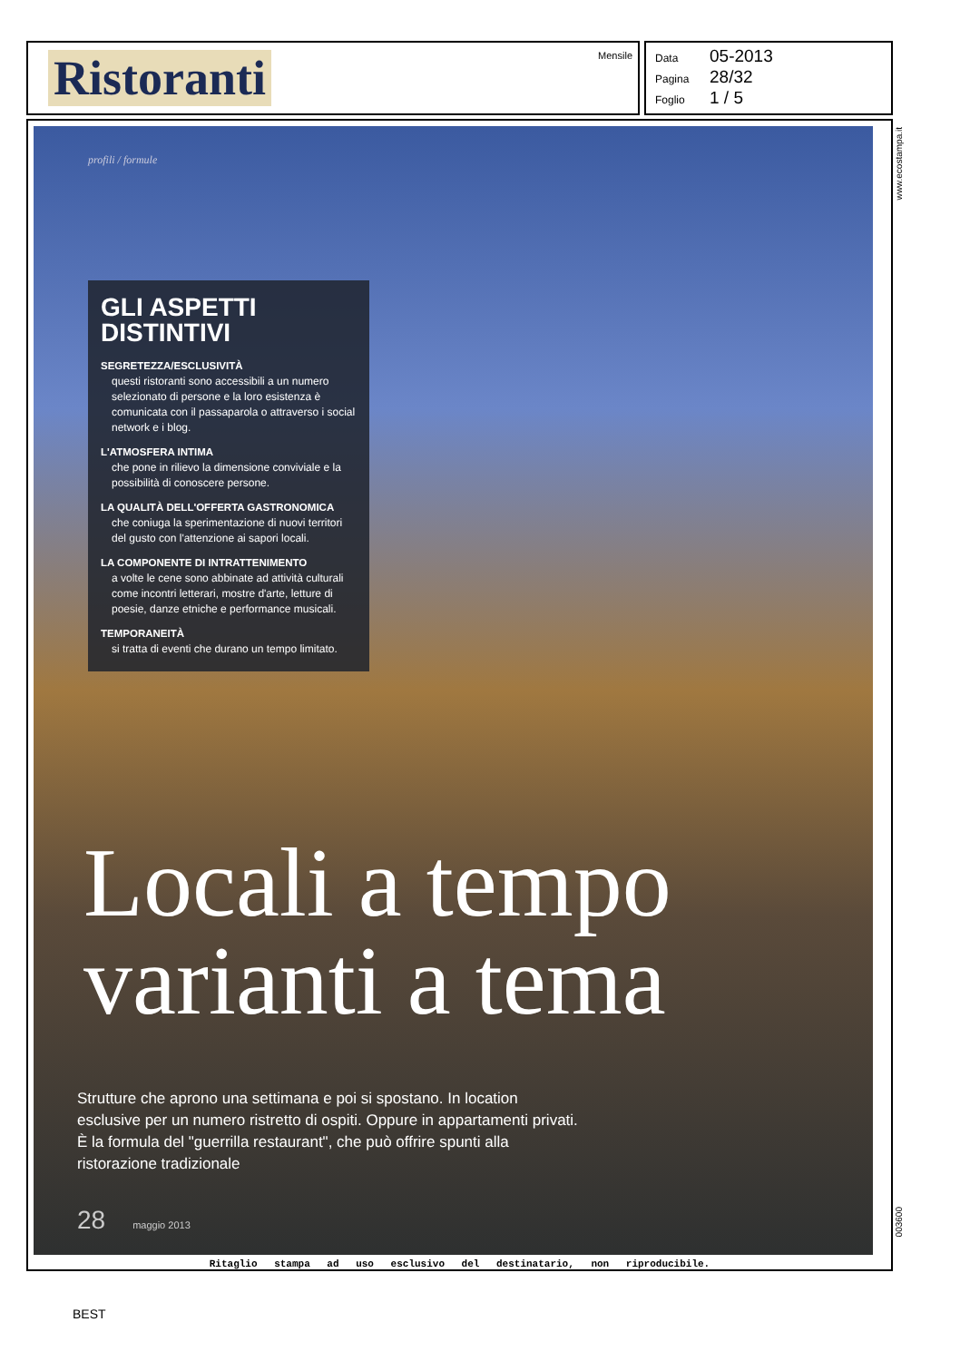Ristoranti
Mensile
Data 05-2013
Pagina 28/32
Foglio 1 / 5
profili / formule
GLI ASPETTI DISTINTIVI
SEGRETEZZA/ESCLUSIVITÀ
questi ristoranti sono accessibili a un numero selezionato di persone e la loro esistenza è comunicata con il passaparola o attraverso i social network e i blog.
L'ATMOSFERA INTIMA
che pone in rilievo la dimensione conviviale e la possibilità di conoscere persone.
LA QUALITÀ DELL'OFFERTA GASTRONOMICA
che coniuga la sperimentazione di nuovi territori del gusto con l'attenzione ai sapori locali.
LA COMPONENTE DI INTRATTENIMENTO
a volte le cene sono abbinate ad attività culturali come incontri letterari, mostre d'arte, letture di poesie, danze etniche e performance musicali.
TEMPORANEITÀ
si tratta di eventi che durano un tempo limitato.
Locali a tempo
varianti a tema
Strutture che aprono una settimana e poi si spostano. In location esclusive per un numero ristretto di ospiti. Oppure in appartamenti privati. È la formula del "guerrilla restaurant", che può offrire spunti alla ristorazione tradizionale
28 maggio 2013
Ritaglio stampa ad uso esclusivo del destinatario, non riproducibile.
www.ecostampa.it
003600
BEST